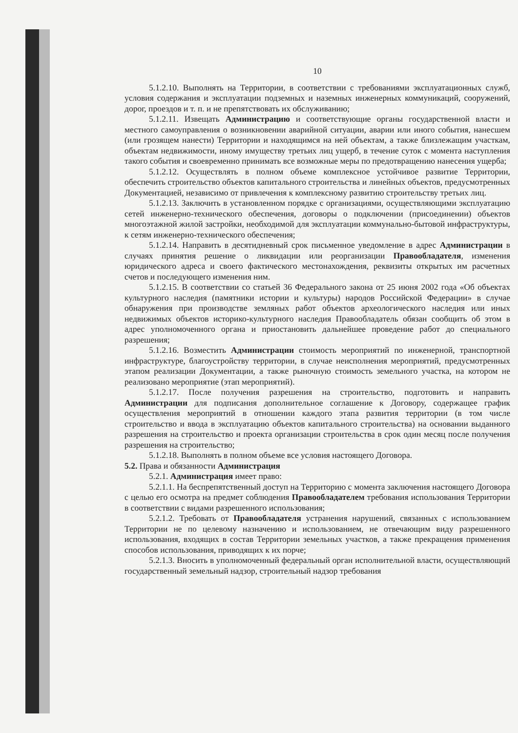10
5.1.2.10. Выполнять на Территории, в соответствии с требованиями эксплуатационных служб, условия содержания и эксплуатации подземных и наземных инженерных коммуникаций, сооружений, дорог, проездов и т. п. и не препятствовать их обслуживанию;
5.1.2.11. Извещать Администрацию и соответствующие органы государственной власти и местного самоуправления о возникновении аварийной ситуации, аварии или иного события, нанесшем (или грозящем нанести) Территории и находящимся на ней объектам, а также близлежащим участкам, объектам недвижимости, иному имуществу третьих лиц ущерб, в течение суток с момента наступления такого события и своевременно принимать все возможные меры по предотвращению нанесения ущерба;
5.1.2.12. Осуществлять в полном объеме комплексное устойчивое развитие Территории, обеспечить строительство объектов капитального строительства и линейных объектов, предусмотренных Документацией, независимо от привлечения к комплексному развитию строительству третьих лиц.
5.1.2.13. Заключить в установленном порядке с организациями, осуществляющими эксплуатацию сетей инженерно-технического обеспечения, договоры о подключении (присоединении) объектов многоэтажной жилой застройки, необходимой для эксплуатации коммунально-бытовой инфраструктуры, к сетям инженерно-технического обеспечения;
5.1.2.14. Направить в десятидневный срок письменное уведомление в адрес Администрации в случаях принятия решение о ликвидации или реорганизации Правообладателя, изменения юридического адреса и своего фактического местонахождения, реквизиты открытых им расчетных счетов и последующего изменения ним.
5.1.2.15. В соответствии со статьей 36 Федерального закона от 25 июня 2002 года «Об объектах культурного наследия (памятники истории и культуры) народов Российской Федерации» в случае обнаружения при производстве земляных работ объектов археологического наследия или иных недвижимых объектов историко-культурного наследия Правообладатель обязан сообщить об этом в адрес уполномоченного органа и приостановить дальнейшее проведение работ до специального разрешения;
5.1.2.16. Возместить Администрации стоимость мероприятий по инженерной, транспортной инфраструктуре, благоустройству территории, в случае неисполнения мероприятий, предусмотренных этапом реализации Документации, а также рыночную стоимость земельного участка, на котором не реализовано мероприятие (этап мероприятий).
5.1.2.17. После получения разрешения на строительство, подготовить и направить Администрации для подписания дополнительное соглашение к Договору, содержащее график осуществления мероприятий в отношении каждого этапа развития территории (в том числе строительство и ввода в эксплуатацию объектов капитального строительства) на основании выданного разрешения на строительство и проекта организации строительства в срок один месяц после получения разрешения на строительство;
5.1.2.18. Выполнять в полном объеме все условия настоящего Договора.
5.2. Права и обязанности Администрация
5.2.1. Администрация имеет право:
5.2.1.1. На беспрепятственный доступ на Территорию с момента заключения настоящего Договора с целью его осмотра на предмет соблюдения Правообладателем требования использования Территории в соответствии с видами разрешенного использования;
5.2.1.2. Требовать от Правообладателя устранения нарушений, связанных с использованием Территории не по целевому назначению и использованием, не отвечающим виду разрешенного использования, входящих в состав Территории земельных участков, а также прекращения применения способов использования, приводящих к их порче;
5.2.1.3. Вносить в уполномоченный федеральный орган исполнительной власти, осуществляющий государственный земельный надзор, строительный надзор требования